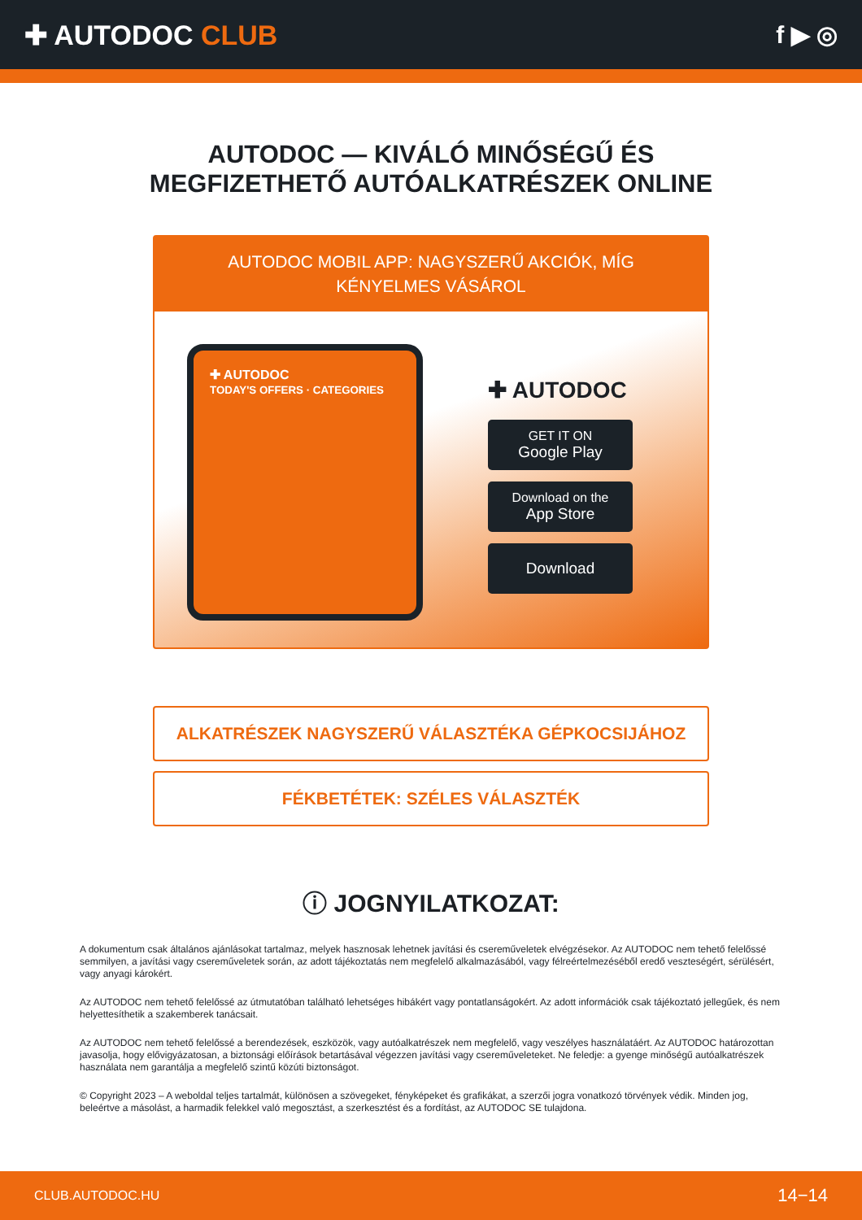✚ AUTODOC CLUB f ▶ ◎
AUTODOC — KIVÁLÓ MINŐSÉGŰ ÉS MEGFIZETHETŐ AUTÓALKATRÉSZEK ONLINE
AUTODOC MOBIL APP: NAGYSZERŰ AKCIÓK, MÍG KÉNYELMES VÁSÁROL
✚ AUTODOC
TODAY'S OFFERS · CATEGORIES
✚ AUTODOC
GET IT ON
Google Play
Download on the
App Store
Download
ALKATRÉSZEK NAGYSZERŰ VÁLASZTÉKA GÉPKOCSIJÁHOZ
FÉKBETÉTEK: SZÉLES VÁLASZTÉK
ⓘ JOGNYILATKOZAT:
A dokumentum csak általános ajánlásokat tartalmaz, melyek hasznosak lehetnek javítási és csereműveletek elvégzésekor. Az AUTODOC nem tehető felelőssé semmilyen, a javítási vagy csereműveletek során, az adott tájékoztatás nem megfelelő alkalmazásából, vagy félreértelmezéséből eredő veszteségért, sérülésért, vagy anyagi károkért.
Az AUTODOC nem tehető felelőssé az útmutatóban található lehetséges hibákért vagy pontatlanságokért. Az adott információk csak tájékoztató jellegűek, és nem helyettesíthetik a szakemberek tanácsait.
Az AUTODOC nem tehető felelőssé a berendezések, eszközök, vagy autóalkatrészek nem megfelelő, vagy veszélyes használatáért. Az AUTODOC határozottan javasolja, hogy elővigyázatosan, a biztonsági előírások betartásával végezzen javítási vagy csereműveleteket. Ne feledje: a gyenge minőségű autóalkatrészek használata nem garantálja a megfelelő szintű közúti biztonságot.
© Copyright 2023 – A weboldal teljes tartalmát, különösen a szövegeket, fényképeket és grafikákat, a szerzői jogra vonatkozó törvények védik. Minden jog, beleértve a másolást, a harmadik felekkel való megosztást, a szerkesztést és a fordítást, az AUTODOC SE tulajdona.
CLUB.AUTODOC.HU 14−14